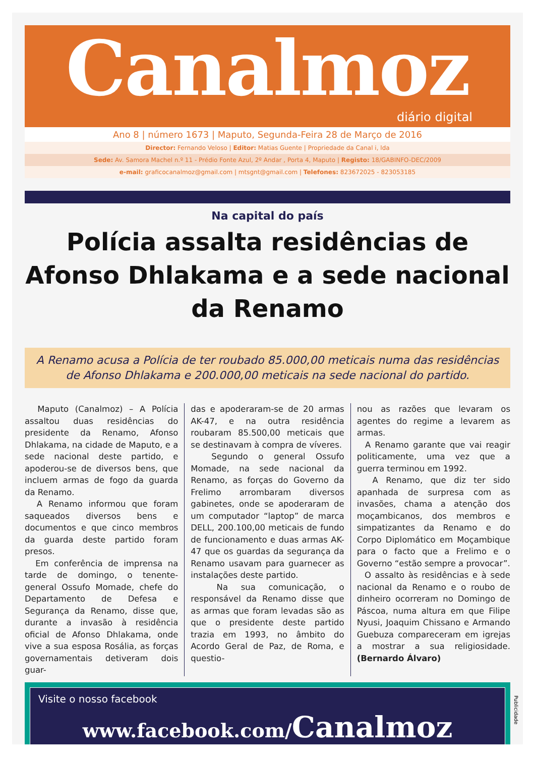Canalmoz
diário digital
Ano 8 | número 1673 | Maputo, Segunda-Feira 28 de Março de 2016
Director: Fernando Veloso | Editor: Matias Guente | Propriedade da Canal i, lda
Sede: Av. Samora Machel n.º 11 - Prédio Fonte Azul, 2º Andar , Porta 4, Maputo | Registo: 18/GABINFO-DEC/2009
e-mail: graficocanalmoz@gmail.com | mtsgnt@gmail.com | Telefones: 823672025 - 823053185
Na capital do país
Polícia assalta residências de Afonso Dhlakama e a sede nacional da Renamo
A Renamo acusa a Polícia de ter roubado 85.000,00 meticais numa das residências de Afonso Dhlakama e 200.000,00 meticais na sede nacional do partido.
Maputo (Canalmoz) – A Polícia assaltou duas residências do presidente da Renamo, Afonso Dhlakama, na cidade de Maputo, e a sede nacional deste partido, e apoderou-se de diversos bens, que incluem armas de fogo da guarda da Renamo.
A Renamo informou que foram saqueados diversos bens e documentos e que cinco membros da guarda deste partido foram presos.
Em conferência de imprensa na tarde de domingo, o tenente-general Ossufo Momade, chefe do Departamento de Defesa e Segurança da Renamo, disse que, durante a invasão à residência oficial de Afonso Dhlakama, onde vive a sua esposa Rosália, as forças governamentais detiveram dois guar-
das e apoderaram-se de 20 armas AK-47, e na outra residência roubaram 85.500,00 meticais que se destinavam à compra de víveres.
Segundo o general Ossufo Momade, na sede nacional da Renamo, as forças do Governo da Frelimo arrombaram diversos gabinetes, onde se apoderaram de um computador “laptop” de marca DELL, 200.100,00 meticais de fundo de funcionamento e duas armas AK-47 que os guardas da segurança da Renamo usavam para guarnecer as instalações deste partido.
Na sua comunicação, o responsável da Renamo disse que as armas que foram levadas são as que o presidente deste partido trazia em 1993, no âmbito do Acordo Geral de Paz, de Roma, e questio-
nou as razões que levaram os agentes do regime a levarem as armas.
A Renamo garante que vai reagir politicamente, uma vez que a guerra terminou em 1992.
A Renamo, que diz ter sido apanhada de surpresa com as invasões, chama a atenção dos moçambicanos, dos membros e simpatizantes da Renamo e do Corpo Diplomático em Moçambique para o facto que a Frelimo e o Governo “estão sempre a provocar”.
O assalto às residências e à sede nacional da Renamo e o roubo de dinheiro ocorreram no Domingo de Páscoa, numa altura em que Filipe Nyusi, Joaquim Chissano e Armando Guebuza compareceram em igrejas a mostrar a sua religiosidade. (Bernardo Álvaro)
Visite o nosso facebook
www.facebook.com/Canalmoz
Publicidade